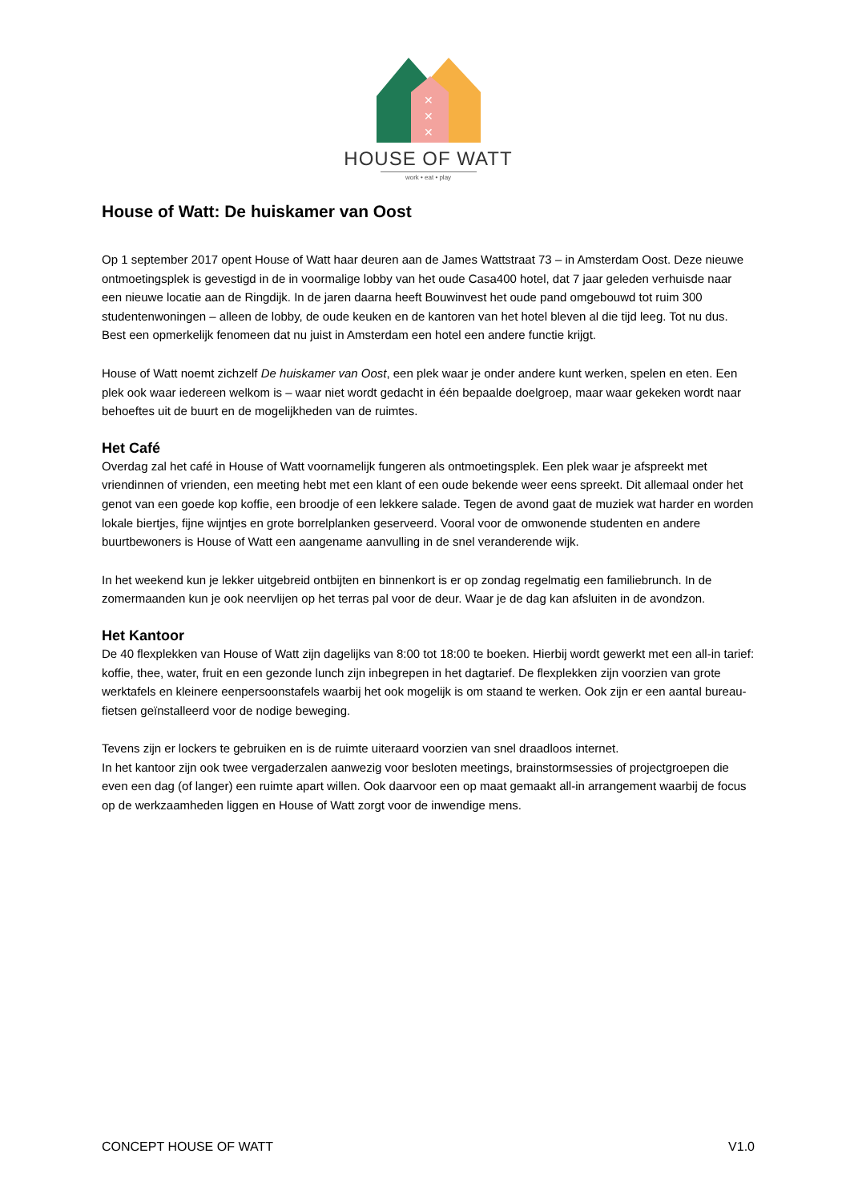✕
✕
✕
HOUSE OF WATT
work • eat • play
House of Watt: De huiskamer van Oost
Op 1 september 2017 opent House of Watt haar deuren aan de James Wattstraat 73 – in Amsterdam Oost. Deze nieuwe ontmoetingsplek is gevestigd in de in voormalige lobby van het oude Casa400 hotel, dat 7 jaar geleden verhuisde naar een nieuwe locatie aan de Ringdijk. In de jaren daarna heeft Bouwinvest het oude pand omgebouwd tot ruim 300 studentenwoningen – alleen de lobby, de oude keuken en de kantoren van het hotel bleven al die tijd leeg. Tot nu dus. Best een opmerkelijk fenomeen dat nu juist in Amsterdam een hotel een andere functie krijgt.
House of Watt noemt zichzelf De huiskamer van Oost, een plek waar je onder andere kunt werken, spelen en eten. Een plek ook waar iedereen welkom is – waar niet wordt gedacht in één bepaalde doelgroep, maar waar gekeken wordt naar behoeftes uit de buurt en de mogelijkheden van de ruimtes.
Het Café
Overdag zal het café in House of Watt voornamelijk fungeren als ontmoetingsplek. Een plek waar je afspreekt met vriendinnen of vrienden, een meeting hebt met een klant of een oude bekende weer eens spreekt. Dit allemaal onder het genot van een goede kop koffie, een broodje of een lekkere salade. Tegen de avond gaat de muziek wat harder en worden lokale biertjes, fijne wijntjes en grote borrelplanken geserveerd. Vooral voor de omwonende studenten en andere buurtbewoners is House of Watt een aangename aanvulling in de snel veranderende wijk.
In het weekend kun je lekker uitgebreid ontbijten en binnenkort is er op zondag regelmatig een familiebrunch. In de zomermaanden kun je ook neervlijen op het terras pal voor de deur. Waar je de dag kan afsluiten in de avondzon.
Het Kantoor
De 40 flexplekken van House of Watt zijn dagelijks van 8:00 tot 18:00 te boeken. Hierbij wordt gewerkt met een all-in tarief: koffie, thee, water, fruit en een gezonde lunch zijn inbegrepen in het dagtarief. De flexplekken zijn voorzien van grote werktafels en kleinere eenpersoonstafels waarbij het ook mogelijk is om staand te werken. Ook zijn er een aantal bureau-fietsen geïnstalleerd voor de nodige beweging.
Tevens zijn er lockers te gebruiken en is de ruimte uiteraard voorzien van snel draadloos internet.
In het kantoor zijn ook twee vergaderzalen aanwezig voor besloten meetings, brainstormsessies of projectgroepen die even een dag (of langer) een ruimte apart willen. Ook daarvoor een op maat gemaakt all-in arrangement waarbij de focus op de werkzaamheden liggen en House of Watt zorgt voor de inwendige mens.
CONCEPT HOUSE OF WATT V1.0